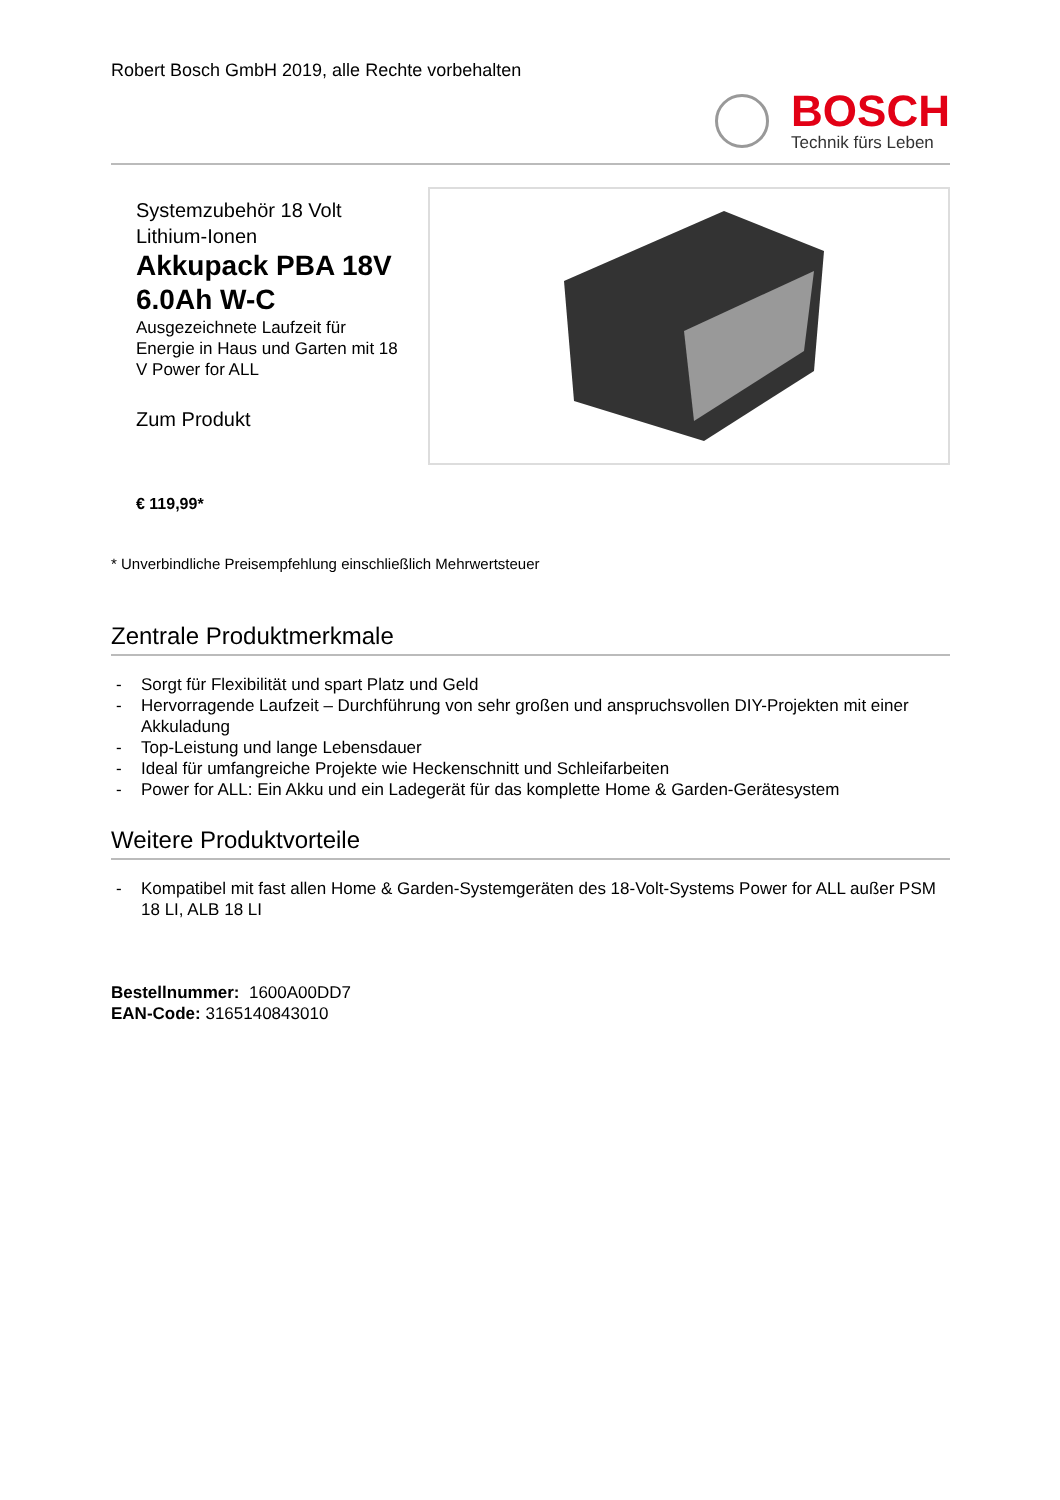Robert Bosch GmbH 2019, alle Rechte vorbehalten
BOSCH
Technik fürs Leben
Systemzubehör 18 Volt Lithium-Ionen
Akkupack PBA 18V 6.0Ah W-C
Ausgezeichnete Laufzeit für Energie in Haus und Garten mit 18 V Power for ALL
Zum Produkt
€ 119,99*
* Unverbindliche Preisempfehlung einschließlich Mehrwertsteuer
Zentrale Produktmerkmale
- Sorgt für Flexibilität und spart Platz und Geld
- Hervorragende Laufzeit – Durchführung von sehr großen und anspruchsvollen DIY-Projekten mit einer Akkuladung
- Top-Leistung und lange Lebensdauer
- Ideal für umfangreiche Projekte wie Heckenschnitt und Schleifarbeiten
- Power for ALL: Ein Akku und ein Ladegerät für das komplette Home & Garden-Gerätesystem
Weitere Produktvorteile
- Kompatibel mit fast allen Home & Garden-Systemgeräten des 18-Volt-Systems Power for ALL außer PSM 18 LI, ALB 18 LI
Bestellnummer: 1600A00DD7
EAN-Code: 3165140843010